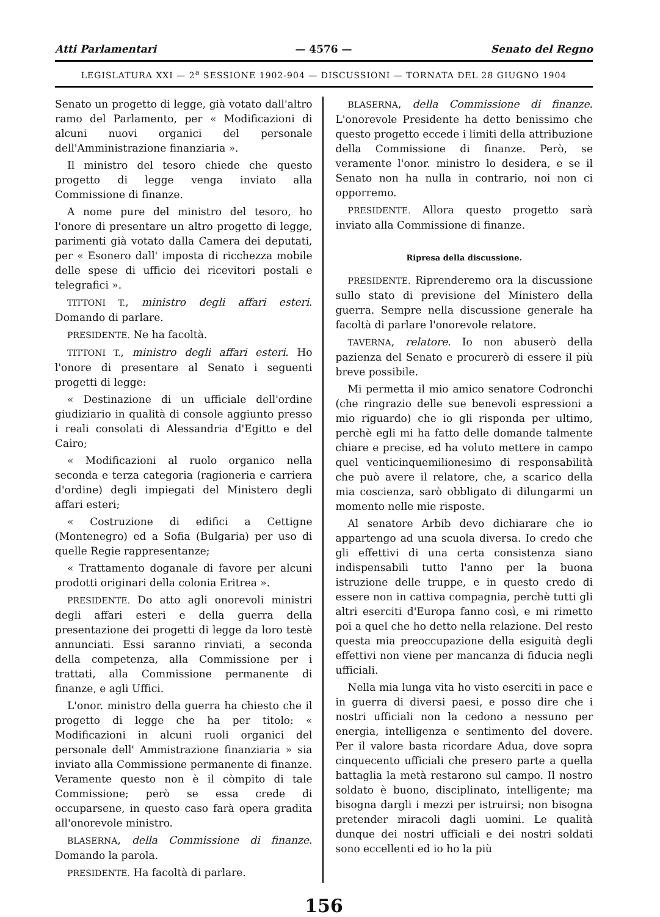Atti Parlamentari — 4576 — Senato del Regno
LEGISLATURA XXI — 2<sup>a</sup> SESSIONE 1902-904 — DISCUSSIONI — TORNATA DEL 28 GIUGNO 1904
Senato un progetto di legge, già votato dall'altro ramo del Parlamento, per « Modificazioni di alcuni nuovi organici del personale dell'Amministrazione finanziaria ».
Il ministro del tesoro chiede che questo progetto di legge venga inviato alla Commissione di finanze.
A nome pure del ministro del tesoro, ho l'onore di presentare un altro progetto di legge, parimenti già votato dalla Camera dei deputati, per « Esonero dall' imposta di ricchezza mobile delle spese di ufficio dei ricevitori postali e telegrafici ».
TITTONI T., ministro degli affari esteri. Domando di parlare.
PRESIDENTE. Ne ha facoltà.
TITTONI T., ministro degli affari esteri. Ho l'onore di presentare al Senato i seguenti progetti di legge:
« Destinazione di un ufficiale dell'ordine giudiziario in qualità di console aggiunto presso i reali consolati di Alessandria d'Egitto e del Cairo;
« Modificazioni al ruolo organico nella seconda e terza categoria (ragioneria e carriera d'ordine) degli impiegati del Ministero degli affari esteri;
« Costruzione di edifici a Cettigne (Montenegro) ed a Sofia (Bulgaria) per uso di quelle Regie rappresentanze;
« Trattamento doganale di favore per alcuni prodotti originari della colonia Eritrea ».
PRESIDENTE. Do atto agli onorevoli ministri degli affari esteri e della guerra della presentazione dei progetti di legge da loro testè annunciati. Essi saranno rinviati, a seconda della competenza, alla Commissione per i trattati, alla Commissione permanente di finanze, e agli Uffici.
L'onor. ministro della guerra ha chiesto che il progetto di legge che ha per titolo: « Modificazioni in alcuni ruoli organici del personale dell' Ammistrazione finanziaria » sia inviato alla Commissione permanente di finanze. Veramente questo non è il còmpito di tale Commissione; però se essa crede di occuparsene, in questo caso farà opera gradita all'onorevole ministro.
BLASERNA, della Commissione di finanze. Domando la parola.
PRESIDENTE. Ha facoltà di parlare.
BLASERNA, della Commissione di finanze. L'onorevole Presidente ha detto benissimo che questo progetto eccede i limiti della attribuzione della Commissione di finanze. Però, se veramente l'onor. ministro lo desidera, e se il Senato non ha nulla in contrario, noi non ci opporremo.
PRESIDENTE. Allora questo progetto sarà inviato alla Commissione di finanze.
Ripresa della discussione.
PRESIDENTE. Riprenderemo ora la discussione sullo stato di previsione del Ministero della guerra. Sempre nella discussione generale ha facoltà di parlare l'onorevole relatore.
TAVERNA, relatore. Io non abuserò della pazienza del Senato e procurerò di essere il più breve possibile.
Mi permetta il mio amico senatore Codronchi (che ringrazio delle sue benevoli espressioni a mio riguardo) che io gli risponda per ultimo, perchè egli mi ha fatto delle domande talmente chiare e precise, ed ha voluto mettere in campo quel venticinquemilionesimo di responsabilità che può avere il relatore, che, a scarico della mia coscienza, sarò obbligato di dilungarmi un momento nelle mie risposte.
Al senatore Arbib devo dichiarare che io appartengo ad una scuola diversa. Io credo che gli effettivi di una certa consistenza siano indispensabili tutto l'anno per la buona istruzione delle truppe, e in questo credo di essere non in cattiva compagnia, perchè tutti gli altri eserciti d'Europa fanno così, e mi rimetto poi a quel che ho detto nella relazione. Del resto questa mia preoccupazione della esiguità degli effettivi non viene per mancanza di fiducia negli ufficiali.
Nella mia lunga vita ho visto eserciti in pace e in guerra di diversi paesi, e posso dire che i nostri ufficiali non la cedono a nessuno per energia, intelligenza e sentimento del dovere. Per il valore basta ricordare Adua, dove sopra cinquecento ufficiali che presero parte a quella battaglia la metà restarono sul campo. Il nostro soldato è buono, disciplinato, intelligente; ma bisogna dargli i mezzi per istruirsi; non bisogna pretender miracoli dagli uomini. Le qualità dunque dei nostri ufficiali e dei nostri soldati sono eccellenti ed io ho la più
156